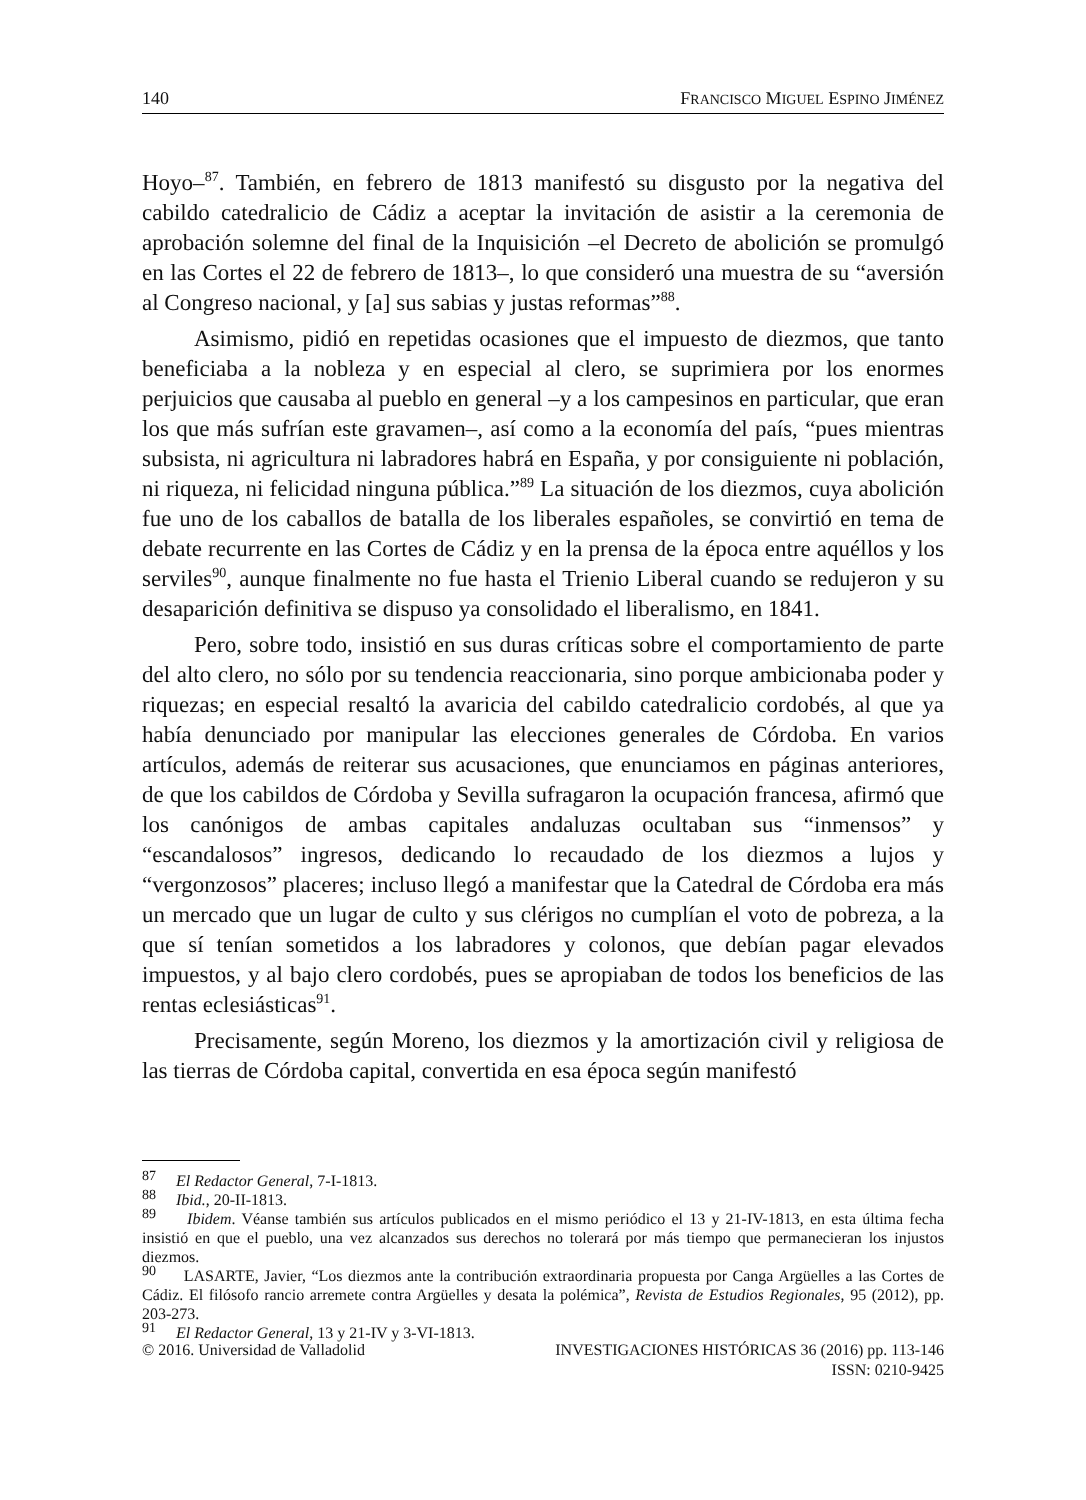140 FRANCISCO MIGUEL ESPINO JIMÉNEZ
Hoyo–<sup>87</sup>. También, en febrero de 1813 manifestó su disgusto por la negativa del cabildo catedralicio de Cádiz a aceptar la invitación de asistir a la ceremonia de aprobación solemne del final de la Inquisición –el Decreto de abolición se promulgó en las Cortes el 22 de febrero de 1813–, lo que consideró una muestra de su “aversión al Congreso nacional, y [a] sus sabias y justas reformas”<sup>88</sup>.
Asimismo, pidió en repetidas ocasiones que el impuesto de diezmos, que tanto beneficiaba a la nobleza y en especial al clero, se suprimiera por los enormes perjuicios que causaba al pueblo en general –y a los campesinos en particular, que eran los que más sufrían este gravamen–, así como a la economía del país, “pues mientras subsista, ni agricultura ni labradores habrá en España, y por consiguiente ni población, ni riqueza, ni felicidad ninguna pública.”<sup>89</sup> La situación de los diezmos, cuya abolición fue uno de los caballos de batalla de los liberales españoles, se convirtió en tema de debate recurrente en las Cortes de Cádiz y en la prensa de la época entre aquéllos y los serviles<sup>90</sup>, aunque finalmente no fue hasta el Trienio Liberal cuando se redujeron y su desaparición definitiva se dispuso ya consolidado el liberalismo, en 1841.
Pero, sobre todo, insistió en sus duras críticas sobre el comportamiento de parte del alto clero, no sólo por su tendencia reaccionaria, sino porque ambicionaba poder y riquezas; en especial resaltó la avaricia del cabildo catedralicio cordobés, al que ya había denunciado por manipular las elecciones generales de Córdoba. En varios artículos, además de reiterar sus acusaciones, que enunciamos en páginas anteriores, de que los cabildos de Córdoba y Sevilla sufragaron la ocupación francesa, afirmó que los canónigos de ambas capitales andaluzas ocultaban sus “inmensos” y “escandalosos” ingresos, dedicando lo recaudado de los diezmos a lujos y “vergonzosos” placeres; incluso llegó a manifestar que la Catedral de Córdoba era más un mercado que un lugar de culto y sus clérigos no cumplían el voto de pobreza, a la que sí tenían sometidos a los labradores y colonos, que debían pagar elevados impuestos, y al bajo clero cordobés, pues se apropiaban de todos los beneficios de las rentas eclesiásticas<sup>91</sup>.
Precisamente, según Moreno, los diezmos y la amortización civil y religiosa de las tierras de Córdoba capital, convertida en esa época según manifestó
<sup>87</sup> El Redactor General, 7-I-1813.
<sup>88</sup> Ibid., 20-II-1813.
<sup>89</sup> Ibidem. Véanse también sus artículos publicados en el mismo periódico el 13 y 21-IV-1813, en esta última fecha insistió en que el pueblo, una vez alcanzados sus derechos no tolerará por más tiempo que permanecieran los injustos diezmos.
<sup>90</sup> LASARTE, Javier, “Los diezmos ante la contribución extraordinaria propuesta por Canga Argüelles a las Cortes de Cádiz. El filósofo rancio arremete contra Argüelles y desata la polémica”, Revista de Estudios Regionales, 95 (2012), pp. 203-273.
<sup>91</sup> El Redactor General, 13 y 21-IV y 3-VI-1813.
© 2016. Universidad de Valladolid INVESTIGACIONES HISTÓRICAS 36 (2016) pp. 113-146
ISSN: 0210-9425